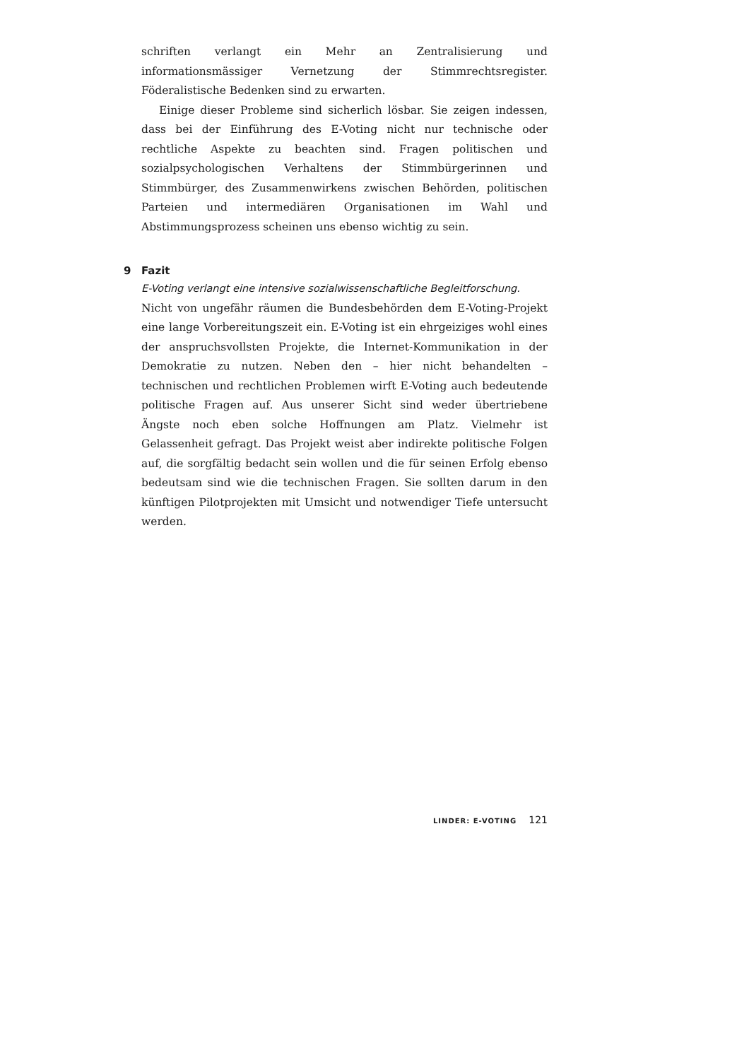schriften verlangt ein Mehr an Zentralisierung und informationsmässiger Vernetzung der Stimmrechtsregister. Föderalistische Bedenken sind zu erwarten.
Einige dieser Probleme sind sicherlich lösbar. Sie zeigen indessen, dass bei der Einführung des E-Voting nicht nur technische oder rechtliche Aspekte zu beachten sind. Fragen politischen und sozialpsychologischen Verhaltens der Stimmbürgerinnen und Stimmbürger, des Zusammenwirkens zwischen Behörden, politischen Parteien und intermediären Organisationen im Wahl und Abstimmungsprozess scheinen uns ebenso wichtig zu sein.
9 Fazit
E-Voting verlangt eine intensive sozialwissenschaftliche Begleitforschung.
Nicht von ungefähr räumen die Bundesbehörden dem E-Voting-Projekt eine lange Vorbereitungszeit ein. E-Voting ist ein ehrgeiziges wohl eines der anspruchsvollsten Projekte, die Internet-Kommunikation in der Demokratie zu nutzen. Neben den – hier nicht behandelten – technischen und rechtlichen Problemen wirft E-Voting auch bedeutende politische Fragen auf. Aus unserer Sicht sind weder übertriebene Ängste noch eben solche Hoffnungen am Platz. Vielmehr ist Gelassenheit gefragt. Das Projekt weist aber indirekte politische Folgen auf, die sorgfältig bedacht sein wollen und die für seinen Erfolg ebenso bedeutsam sind wie die technischen Fragen. Sie sollten darum in den künftigen Pilotprojekten mit Umsicht und notwendiger Tiefe untersucht werden.
LINDER: E-VOTING 121